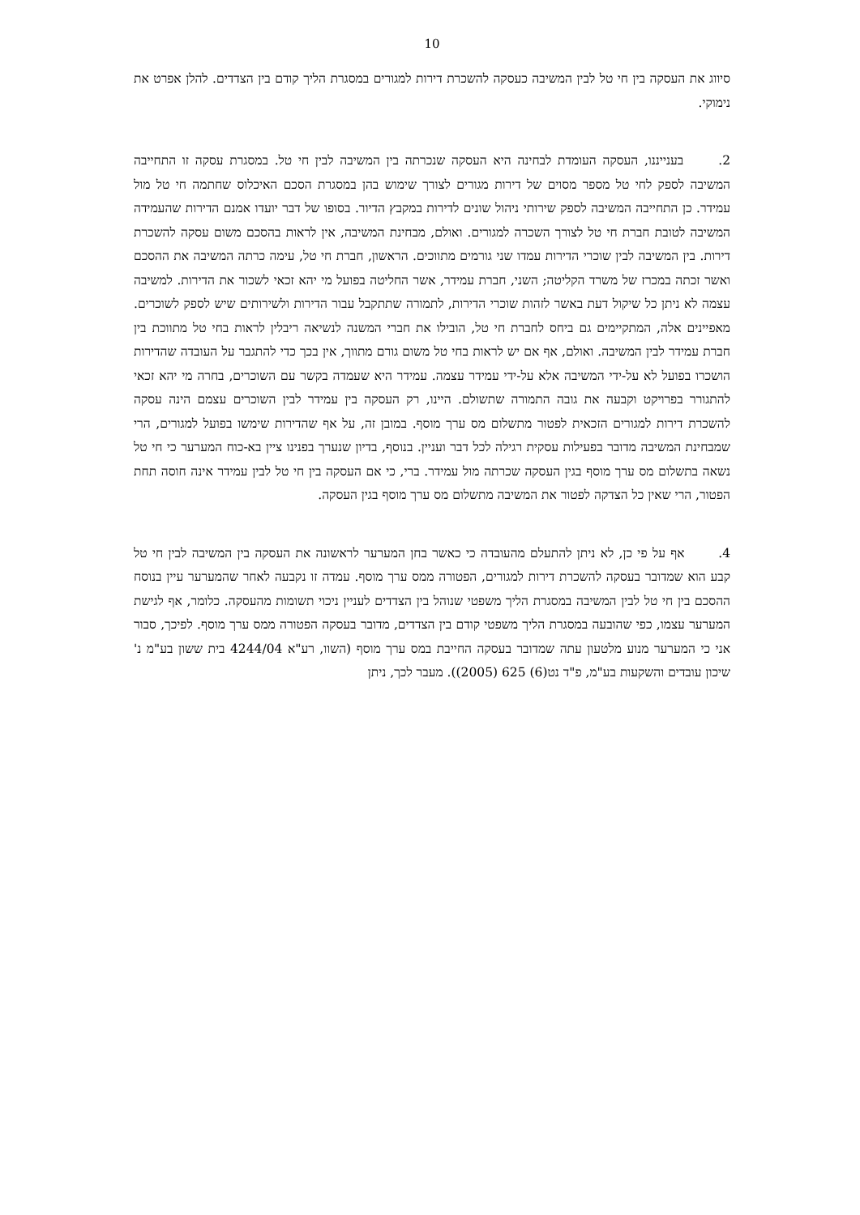10
סיווג את העסקה בין חי טל לבין המשיבה כעסקה להשכרת דירות למגורים במסגרת הליך קודם בין הצדדים. להלן אפרט את נימוקי.
2. בענייננו, העסקה העומדת לבחינה היא העסקה שנכרתה בין המשיבה לבין חי טל. במסגרת עסקה זו התחייבה המשיבה לספק לחי טל מספר מסוים של דירות מגורים לצורך שימוש בהן במסגרת הסכם האיכלוס שחתמה חי טל מול עמידר. כן התחייבה המשיבה לספק שירותי ניהול שונים לדירות במקבץ הדיור. בסופו של דבר יועדו אמנם הדירות שהעמידה המשיבה לטובת חברת חי טל לצורך השכרה למגורים. ואולם, מבחינת המשיבה, אין לראות בהסכם משום עסקה להשכרת דירות. בין המשיבה לבין שוכרי הדירות עמדו שני גורמים מתווכים. הראשון, חברת חי טל, עימה כרתה המשיבה את ההסכם ואשר זכתה במכרז של משרד הקליטה; השני, חברת עמידר, אשר החליטה בפועל מי יהא זכאי לשכור את הדירות. למשיבה עצמה לא ניתן כל שיקול דעת באשר לזהות שוכרי הדירות, לתמורה שתתקבל עבור הדירות ולשירותים שיש לספק לשוכרים. מאפיינים אלה, המתקיימים גם ביחס לחברת חי טל, הובילו את חברי המשנה לנשיאה ריבלין לראות בחי טל מתווכת בין חברת עמידר לבין המשיבה. ואולם, אף אם יש לראות בחי טל משום גורם מתווך, אין בכך כדי להתגבר על העובדה שהדירות הושכרו בפועל לא על-ידי המשיבה אלא על-ידי עמידר עצמה. עמידר היא שעמדה בקשר עם השוכרים, בחרה מי יהא זכאי להתגורר בפרויקט וקבעה את גובה התמורה שתשולם. היינו, רק העסקה בין עמידר לבין השוכרים עצמם הינה עסקה להשכרת דירות למגורים הזכאית לפטור מתשלום מס ערך מוסף. במובן זה, על אף שהדירות שימשו בפועל למגורים, הרי שמבחינת המשיבה מדובר בפעילות עסקית רגילה לכל דבר ועניין. בנוסף, בדיון שנערך בפנינו ציין בא-כוח המערער כי חי טל נשאה בתשלום מס ערך מוסף בגין העסקה שכרתה מול עמידר. ברי, כי אם העסקה בין חי טל לבין עמידר אינה חוסה תחת הפטור, הרי שאין כל הצדקה לפטור את המשיבה מתשלום מס ערך מוסף בגין העסקה.
4. אף על פי כן, לא ניתן להתעלם מהעובדה כי כאשר בחן המערער לראשונה את העסקה בין המשיבה לבין חי טל קבע הוא שמדובר בעסקה להשכרת דירות למגורים, הפטורה ממס ערך מוסף. עמדה זו נקבעה לאחר שהמערער עיין בנוסח ההסכם בין חי טל לבין המשיבה במסגרת הליך משפטי שנוהל בין הצדדים לעניין ניכוי תשומות מהעסקה. כלומר, אף לגישת המערער עצמו, כפי שהובעה במסגרת הליך משפטי קודם בין הצדדים, מדובר בעסקה הפטורה ממס ערך מוסף. לפיכך, סבור אני כי המערער מנוע מלטעון עתה שמדובר בעסקה החייבת במס ערך מוסף (השוו, רע"א 4244/04 בית ששון בע"מ נ' שיכון עובדים והשקעות בע"מ, פ"ד נט(6) 625 (2005)). מעבר לכך, ניתן